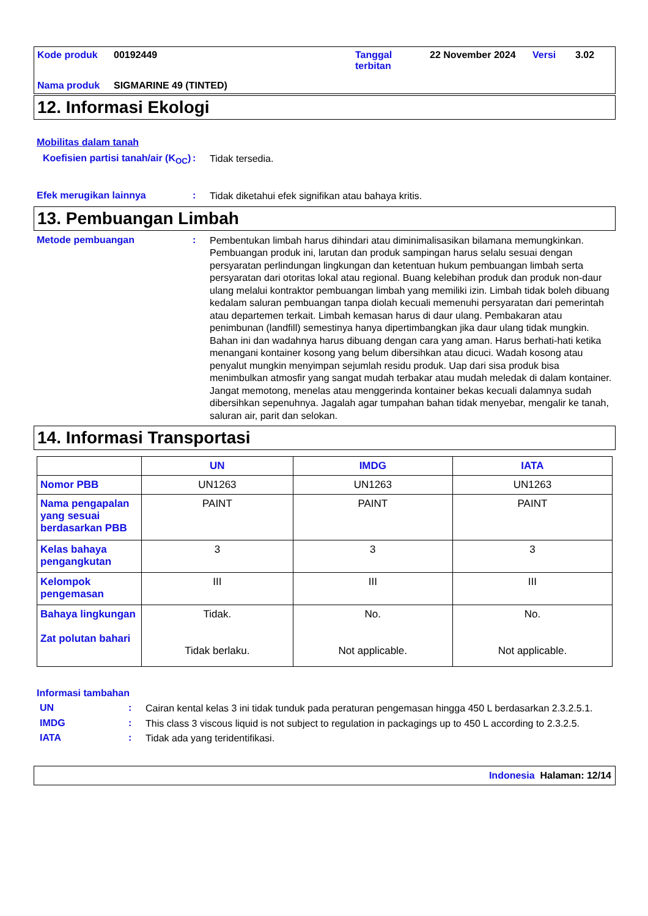Kode produk 00192449 Tanggal terbitan 22 November 2024 Versi 3.02 Nama produk SIGMARINE 49 (TINTED)
12. Informasi Ekologi
Mobilitas dalam tanah
Koefisien partisi tanah/air (K<sub>OC</sub>)
:
Tidak tersedia.
Efek merugikan lainnya :
Tidak diketahui efek signifikan atau bahaya kritis.
13. Pembuangan Limbah
Metode pembuangan :
Pembentukan limbah harus dihindari atau diminimalisasikan bilamana memungkinkan. Pembuangan produk ini, larutan dan produk sampingan harus selalu sesuai dengan persyaratan perlindungan lingkungan dan ketentuan hukum pembuangan limbah serta persyaratan dari otoritas lokal atau regional. Buang kelebihan produk dan produk non-daur ulang melalui kontraktor pembuangan limbah yang memiliki izin. Limbah tidak boleh dibuang kedalam saluran pembuangan tanpa diolah kecuali memenuhi persyaratan dari pemerintah atau departemen terkait. Limbah kemasan harus di daur ulang. Pembakaran atau penimbunan (landfill) semestinya hanya dipertimbangkan jika daur ulang tidak mungkin. Bahan ini dan wadahnya harus dibuang dengan cara yang aman. Harus berhati-hati ketika menangani kontainer kosong yang belum dibersihkan atau dicuci. Wadah kosong atau penyalut mungkin menyimpan sejumlah residu produk. Uap dari sisa produk bisa menimbulkan atmosfir yang sangat mudah terbakar atau mudah meledak di dalam kontainer. Jangat memotong, menelas atau menggerinda kontainer bekas kecuali dalamnya sudah dibersihkan sepenuhnya. Jagalah agar tumpahan bahan tidak menyebar, mengalir ke tanah, saluran air, parit dan selokan.
14. Informasi Transportasi
| | UN | IMDG | IATA |
| --- | --- | --- | --- |
| Nomor PBB | UN1263 | UN1263 | UN1263 |
| Nama pengapalan yang sesuai berdasarkan PBB | PAINT | PAINT | PAINT |
| Kelas bahaya pengangkutan | 3 | 3 | 3 |
| Kelompok pengemasan | III | III | III |
| Bahaya lingkungan Zat polutan bahari | Tidak. Tidak berlaku. | No. Not applicable. | No. Not applicable. |
Informasi tambahan
UN :
Cairan kental kelas 3 ini tidak tunduk pada peraturan pengemasan hingga 450 L berdasarkan 2.3.2.5.1.
IMDG :
This class 3 viscous liquid is not subject to regulation in packagings up to 450 L according to 2.3.2.5.
IATA :
Tidak ada yang teridentifikasi.
Indonesia Halaman: 12/14